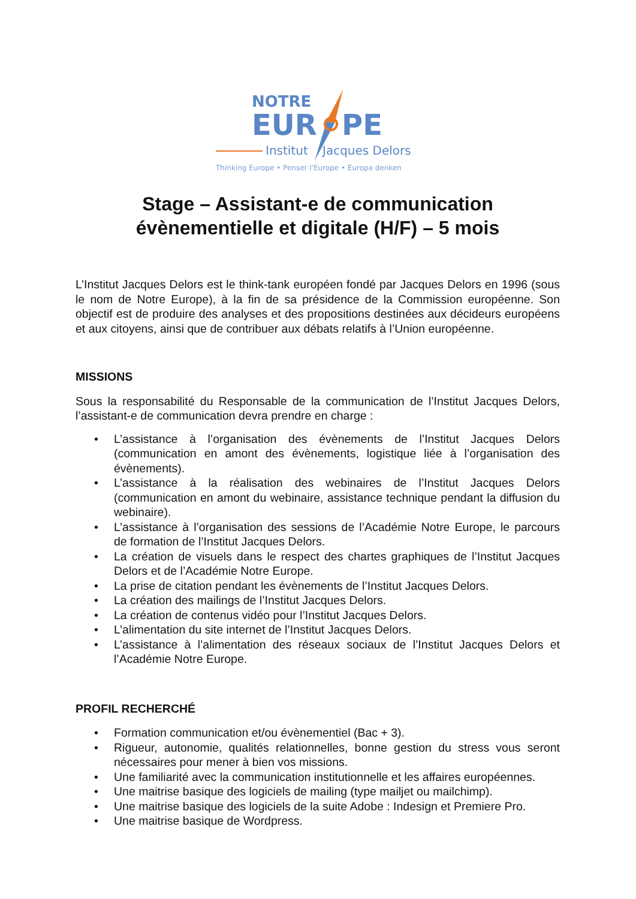NOTRE
EUR
PE
Institut
Jacques Delors
Thinking Europe • Penser l'Europe • Europa denken
Stage – Assistant-e de communication évènementielle et digitale (H/F) – 5 mois
L’Institut Jacques Delors est le think-tank européen fondé par Jacques Delors en 1996 (sous le nom de Notre Europe), à la fin de sa présidence de la Commission européenne. Son objectif est de produire des analyses et des propositions destinées aux décideurs européens et aux citoyens, ainsi que de contribuer aux débats relatifs à l’Union européenne.
MISSIONS
Sous la responsabilité du Responsable de la communication de l’Institut Jacques Delors, l’assistant-e de communication devra prendre en charge :
• L’assistance à l’organisation des évènements de l’Institut Jacques Delors (communication en amont des évènements, logistique liée à l’organisation des évènements).
• L’assistance à la réalisation des webinaires de l’Institut Jacques Delors (communication en amont du webinaire, assistance technique pendant la diffusion du webinaire).
• L’assistance à l’organisation des sessions de l’Académie Notre Europe, le parcours de formation de l’Institut Jacques Delors.
• La création de visuels dans le respect des chartes graphiques de l’Institut Jacques Delors et de l’Académie Notre Europe.
• La prise de citation pendant les évènements de l’Institut Jacques Delors.
• La création des mailings de l’Institut Jacques Delors.
• La création de contenus vidéo pour l’Institut Jacques Delors.
• L’alimentation du site internet de l’Institut Jacques Delors.
• L’assistance à l’alimentation des réseaux sociaux de l’Institut Jacques Delors et l’Académie Notre Europe.
PROFIL RECHERCHÉ
• Formation communication et/ou évènementiel (Bac + 3).
• Rigueur, autonomie, qualités relationnelles, bonne gestion du stress vous seront nécessaires pour mener à bien vos missions.
• Une familiarité avec la communication institutionnelle et les affaires européennes.
• Une maitrise basique des logiciels de mailing (type mailjet ou mailchimp).
• Une maitrise basique des logiciels de la suite Adobe : Indesign et Premiere Pro.
• Une maitrise basique de Wordpress.